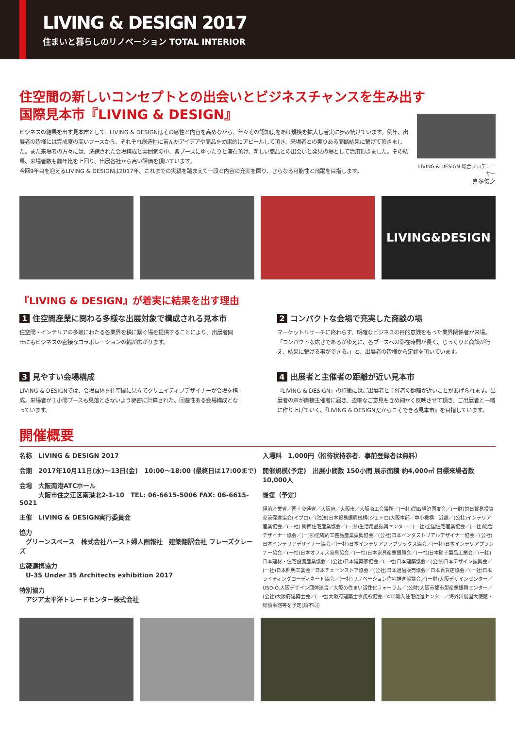LIVING & DESIGN 2017
住まいと暮らしのリノベーション TOTAL INTERIOR
住空間の新しいコンセプトとの出会いとビジネスチャンスを生み出す
国際見本市『LIVING & DESIGN』
ビジネスの結果を出す見本市として、LIVING & DESIGNはその感性と内容を高めながら、年々その認知度をあげ規模を拡大し着実に歩み続けています。例年、出展者の皆様には完成度の高いブースから、それぞれ創造性に富んだアイデアや商品を効果的にアピールして頂き、来場者との実りある商談結果に繋げて頂きました。また来場者の方々には、洗練された会場構成と雰囲気の中、各ブースにゆったりと滞在頂け、新しい商品との出会いと発見の場として活用頂きました。その結果、来場者数も前年比を上回り、出展各社から高い評価を頂いています。
今回9年目を迎えるLIVING & DESIGNは2017年、これまでの実績を踏まえて一段と内容の充実を図り、さらなる可能性と飛躍を目指します。
LIVING & DESIGN 総合プロデューサー
喜多俊之
LIVING&DESIGN
『LIVING & DESIGN』が着実に結果を出す理由
1 住空間産業に関わる多様な出展対象で構成される見本市
住空間・インテリアの多岐にわたる各業界を横に繋ぐ場を提供することにより、出展者同士にもビジネスの密接なコラボレーションの輪が広がります。
2 コンパクトな会場で充実した商談の場
マーケットリサーチに終わらず、明確なビジネスの目的意識をもった業界関係者が来場。「コンパクトな広さであるがゆえに、各ブースへの滞在時間が長く、じっくりと商談が行え、結果に繋げる事ができる。」と、出展者の皆様から定評を頂いています。
3 見やすい会場構成
LIVING & DESIGNでは、会場自体を住空間に見立てクリエイティブデザイナーが会場を構成。来場者が１小間ブースも見落とさないよう綿密に計算された、回遊性ある会場構成となっています。
4 出展者と主催者の距離が近い見本市
『LIVING & DESIGN』の特徴にはご出展者と主催者の距離が近いことがあげられます。出展者の声が直接主催者に届き、些細なご意見もきめ細かく反映させて頂き、ご出展者と一緒に作り上げていく、『LIVING & DESIGNだからこそできる見本市』を目指しています。
開催概要
名称　LIVING & DESIGN 2017
会期　2017年10月11日(水)～13日(金)　10:00～18:00 (最終日は17:00まで)
会場　大阪南港ATCホール
　　　大阪市住之江区南港北2-1-10　TEL: 06-6615-5006 FAX: 06-6615-5021
主催　LIVING & DESIGN実行委員会
協力
　グリーンスペース　株式会社ハースト婦人画報社　建築翻訳会社 フレーズクレーズ
広報連携協力
　U-35 Under 35 Architects exhibition 2017
特別協力
　アジア太平洋トレードセンター株式会社
入場料　1,000円（招待状持参者、事前登録者は無料）
開催規模(予定)　出展小間数 150小間 展示面積 約4,000㎡ 目標来場者数 10,000人
後援（予定）
経済産業省／国土交通省／大阪府／大阪市／大阪商工会議所／(一社)関西経済同友会／(一財)対日貿易投資交流促進協会(ミプロ)／(独法)日本貿易振興機構(ジェトロ)大阪本部／中小機構　近畿／(公社)インテリア産業協会／(一社) 関西住宅産業協会／(一財)生活用品振興センター／(一社)全国住宅産業協会／(一社)総合デザイナー協会／(一財)伝統的工芸品産業振興協会／(公社)日本インダストリアルデザイナー協会／(公社)日本インテリアデザイナー協会／(一社)日本インテリアファブリックス協会／(一社)日本インテリアプランナー協会／(一社)日本オフィス家具協会／(一社)日本家具産業振興会／(一社)日本硝子製品工業会／(一社)日本建材・住宅設備産業協会／(公社)日本建築家協会／(一社)日本建築協会／(公財)日本デザイン振興会／(一社)日本照明工業会／日本チェーンストア協会／(公社)日本通信販売協会／日本百貨店協会／(一社)日本ライティングコーディネート協会／(一社)リノベーション住宅推進協議会／(一財)大阪デザインセンター／USD-O.大阪デザイン団体連合／大阪の住まい活性化フォーラム／(公財)大阪市都市型産業振興センター／(公社)大阪府建築士会／(一社)大阪府建築士事務所協会／ATC輸入住宅促進センター／海外出展国大使館・総領事館等を予定(順不同)